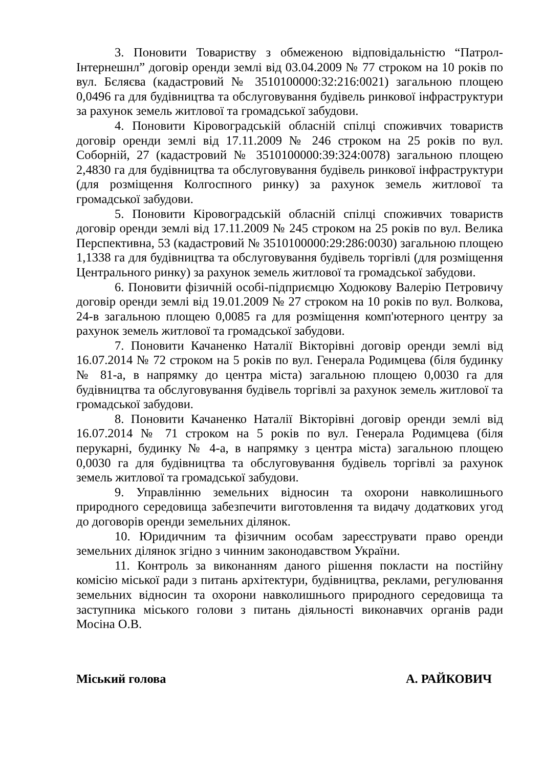3. Поновити Товариству з обмеженою відповідальністю “Патрол-Інтернешнл” договір оренди землі від 03.04.2009 № 77 строком на 10 років по вул. Бєляєва (кадастровий № 3510100000:32:216:0021) загальною площею 0,0496 га для будівництва та обслуговування будівель ринкової інфраструктури за рахунок земель житлової та громадської забудови.
4. Поновити Кіровоградській обласній спілці споживчих товариств договір оренди землі від 17.11.2009 № 246 строком на 25 років по вул. Соборній, 27 (кадастровий № 3510100000:39:324:0078) загальною площею 2,4830 га для будівництва та обслуговування будівель ринкової інфраструктури (для розміщення Колгоспного ринку) за рахунок земель житлової та громадської забудови.
5. Поновити Кіровоградській обласній спілці споживчих товариств договір оренди землі від 17.11.2009 № 245 строком на 25 років по вул. Велика Перспективна, 53 (кадастровий № 3510100000:29:286:0030) загальною площею 1,1338 га для будівництва та обслуговування будівель торгівлі (для розміщення Центрального ринку) за рахунок земель житлової та громадської забудови.
6. Поновити фізичній особі-підприємцю Ходюкову Валерію Петровичу договір оренди землі від 19.01.2009 № 27 строком на 10 років по вул. Волкова, 24-в загальною площею 0,0085 га для розміщення комп'ютерного центру за рахунок земель житлової та громадської забудови.
7. Поновити Качаненко Наталії Вікторівні договір оренди землі від 16.07.2014 № 72 строком на 5 років по вул. Генерала Родимцева (біля будинку № 81-а, в напрямку до центра міста) загальною площею 0,0030 га для будівництва та обслуговування будівель торгівлі за рахунок земель житлової та громадської забудови.
8. Поновити Качаненко Наталії Вікторівні договір оренди землі від 16.07.2014 № 71 строком на 5 років по вул. Генерала Родимцева (біля перукарні, будинку № 4-а, в напрямку з центра міста) загальною площею 0,0030 га для будівництва та обслуговування будівель торгівлі за рахунок земель житлової та громадської забудови.
9. Управлінню земельних відносин та охорони навколишнього природного середовища забезпечити виготовлення та видачу додаткових угод до договорів оренди земельних ділянок.
10. Юридичним та фізичним особам зареєструвати право оренди земельних ділянок згідно з чинним законодавством України.
11. Контроль за виконанням даного рішення покласти на постійну комісію міської ради з питань архітектури, будівництва, реклами, регулювання земельних відносин та охорони навколишнього природного середовища та заступника міського голови з питань діяльності виконавчих органів ради Мосіна О.В.
Міський голова А. РАЙКОВИЧ